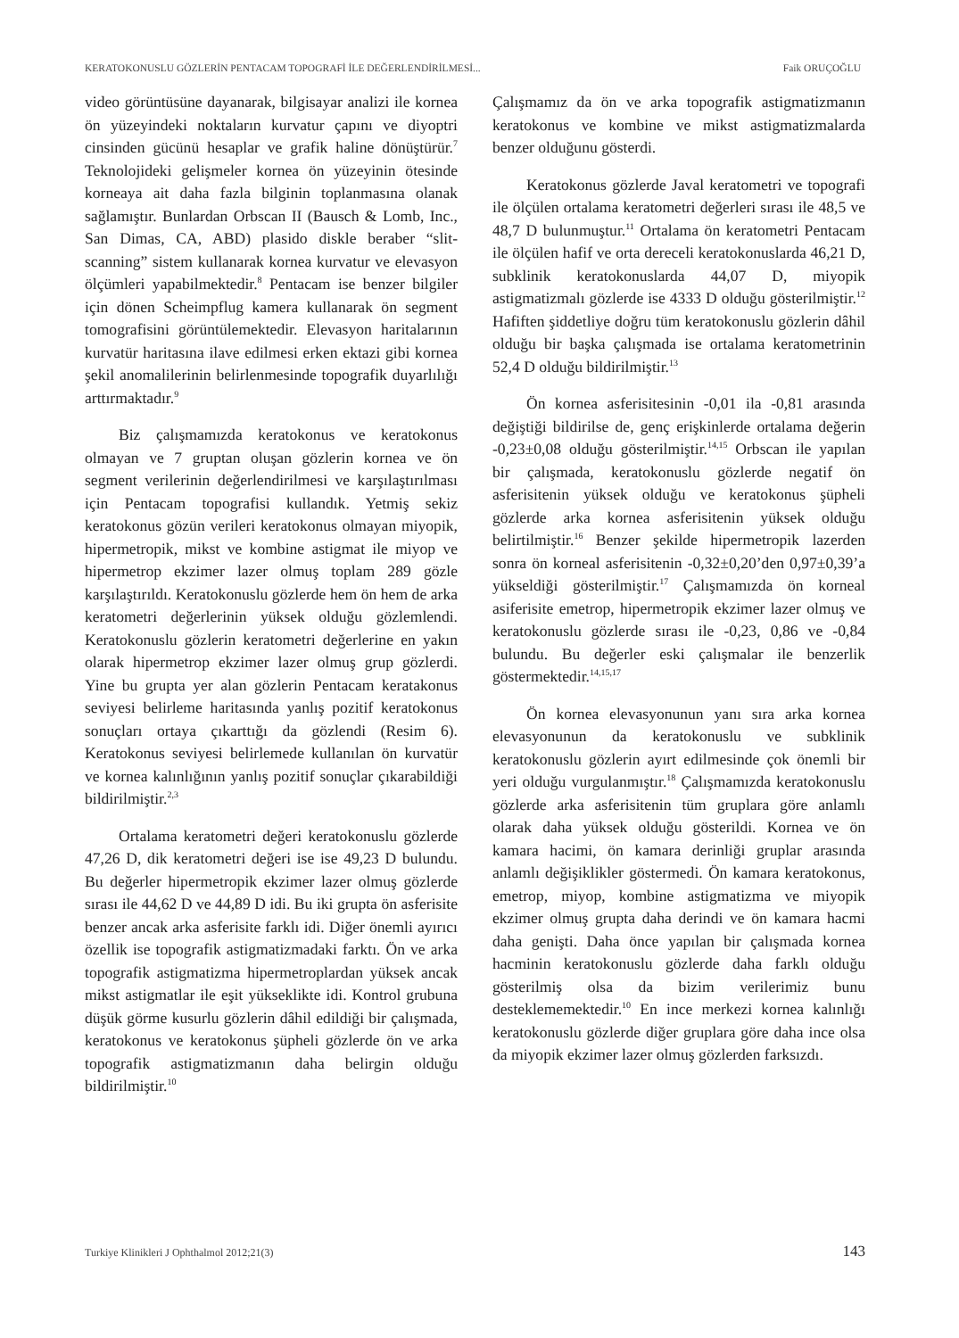KERATOKONUSLU GÖZLERİN PENTACAM TOPOGRAFİ İLE DEĞERLENDİRİLMESİ... Faik ORUÇOĞLU
video görüntüsüne dayanarak, bilgisayar analizi ile kornea ön yüzeyindeki noktaların kurvatur çapını ve diyoptri cinsinden gücünü hesaplar ve grafik haline dönüştürür.<sup>7</sup> Teknolojideki gelişmeler kornea ön yüzeyinin ötesinde korneaya ait daha fazla bilginin toplanmasına olanak sağlamıştır. Bunlardan Orbscan II (Bausch & Lomb, Inc., San Dimas, CA, ABD) plasido diskle beraber “slit-scanning” sistem kullanarak kornea kurvatur ve elevasyon ölçümleri yapabilmektedir.<sup>8</sup> Pentacam ise benzer bilgiler için dönen Scheimpflug kamera kullanarak ön segment tomografisini görüntülemektedir. Elevasyon haritalarının kurvatür haritasına ilave edilmesi erken ektazi gibi kornea şekil anomalilerinin belirlenmesinde topografik duyarlılığı arttırmaktadır.<sup>9</sup>
Biz çalışmamızda keratokonus ve keratokonus olmayan ve 7 gruptan oluşan gözlerin kornea ve ön segment verilerinin değerlendirilmesi ve karşılaştırılması için Pentacam topografisi kullandık. Yetmiş sekiz keratokonus gözün verileri keratokonus olmayan miyopik, hipermetropik, mikst ve kombine astigmat ile miyop ve hipermetrop ekzimer lazer olmuş toplam 289 gözle karşılaştırıldı. Keratokonuslu gözlerde hem ön hem de arka keratometri değerlerinin yüksek olduğu gözlemlendi. Keratokonuslu gözlerin keratometri değerlerine en yakın olarak hipermetrop ekzimer lazer olmuş grup gözlerdi. Yine bu grupta yer alan gözlerin Pentacam keratakonus seviyesi belirleme haritasında yanlış pozitif keratokonus sonuçları ortaya çıkarttığı da gözlendi (Resim 6). Keratokonus seviyesi belirlemede kullanılan ön kurvatür ve kornea kalınlığının yanlış pozitif sonuçlar çıkarabildiği bildirilmiştir.<sup>2,3</sup>
Ortalama keratometri değeri keratokonuslu gözlerde 47,26 D, dik keratometri değeri ise ise 49,23 D bulundu. Bu değerler hipermetropik ekzimer lazer olmuş gözlerde sırası ile 44,62 D ve 44,89 D idi. Bu iki grupta ön asferisite benzer ancak arka asferisite farklı idi. Diğer önemli ayırıcı özellik ise topografik astigmatizmadaki farktı. Ön ve arka topografik astigmatizma hipermetroplardan yüksek ancak mikst astigmatlar ile eşit yükseklikte idi. Kontrol grubuna düşük görme kusurlu gözlerin dâhil edildiği bir çalışmada, keratokonus ve keratokonus şüpheli gözlerde ön ve arka topografik astigmatizmanın daha belirgin olduğu bildirilmiştir.<sup>10</sup>
Çalışmamız da ön ve arka topografik astigmatizmanın keratokonus ve kombine ve mikst astigmatizmalarda benzer olduğunu gösterdi.
Keratokonus gözlerde Javal keratometri ve topografi ile ölçülen ortalama keratometri değerleri sırası ile 48,5 ve 48,7 D bulunmuştur.<sup>11</sup> Ortalama ön keratometri Pentacam ile ölçülen hafif ve orta dereceli keratokonuslarda 46,21 D, subklinik keratokonuslarda 44,07 D, miyopik astigmatizmalı gözlerde ise 4333 D olduğu gösterilmiştir.<sup>12</sup> Hafiften şiddetliye doğru tüm keratokonuslu gözlerin dâhil olduğu bir başka çalışmada ise ortalama keratometrinin 52,4 D olduğu bildirilmiştir.<sup>13</sup>
Ön kornea asferisitesinin -0,01 ila -0,81 arasında değiştiği bildirilse de, genç erişkinlerde ortalama değerin -0,23±0,08 olduğu gösterilmiştir.<sup>14,15</sup> Orbscan ile yapılan bir çalışmada, keratokonuslu gözlerde negatif ön asferisitenin yüksek olduğu ve keratokonus şüpheli gözlerde arka kornea asferisitenin yüksek olduğu belirtilmiştir.<sup>16</sup> Benzer şekilde hipermetropik lazerden sonra ön korneal asferisitenin -0,32±0,20’den 0,97±0,39’a yükseldiği gösterilmiştir.<sup>17</sup> Çalışmamızda ön korneal asiferisite emetrop, hipermetropik ekzimer lazer olmuş ve keratokonuslu gözlerde sırası ile -0,23, 0,86 ve -0,84 bulundu. Bu değerler eski çalışmalar ile benzerlik göstermektedir.<sup>14,15,17</sup>
Ön kornea elevasyonunun yanı sıra arka kornea elevasyonunun da keratokonuslu ve subklinik keratokonuslu gözlerin ayırt edilmesinde çok önemli bir yeri olduğu vurgulanmıştır.<sup>18</sup> Çalışmamızda keratokonuslu gözlerde arka asferisitenin tüm gruplara göre anlamlı olarak daha yüksek olduğu gösterildi. Kornea ve ön kamara hacimi, ön kamara derinliği gruplar arasında anlamlı değişiklikler göstermedi. Ön kamara keratokonus, emetrop, miyop, kombine astigmatizma ve miyopik ekzimer olmuş grupta daha derindi ve ön kamara hacmi daha genişti. Daha önce yapılan bir çalışmada kornea hacminin keratokonuslu gözlerde daha farklı olduğu gösterilmiş olsa da bizim verilerimiz bunu desteklememektedir.<sup>10</sup> En ince merkezi kornea kalınlığı keratokonuslu gözlerde diğer gruplara göre daha ince olsa da miyopik ekzimer lazer olmuş gözlerden farksızdı.
Turkiye Klinikleri J Ophthalmol 2012;21(3) 143